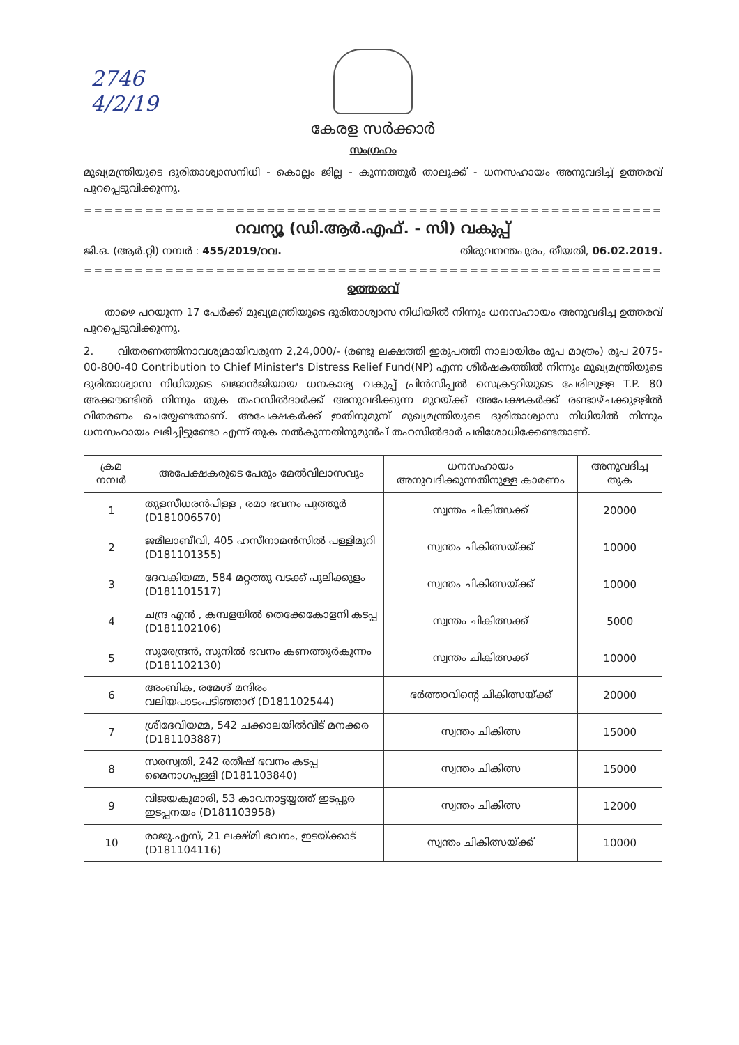2746
4/2/19
കേരള സർക്കാർ
സംഗ്രഹം
മുഖ്യമന്ത്രിയുടെ ദുരിതാശ്വാസനിധി - കൊല്ലം ജില്ല - കുന്നത്തൂർ താലൂക്ക് - ധനസഹായം അനുവദിച്ച് ഉത്തരവ് പുറപ്പെടുവിക്കുന്നു.
==============================================================
റവന്യൂ (ഡി.ആർ.എഫ്. - സി) വകുപ്പ്
ജി.ഒ. (ആർ.റ്റി) നമ്പർ : 455/2019/റവ. തിരുവനന്തപുരം, തീയതി, 06.02.2019.
==============================================================
ഉത്തരവ്
താഴെ പറയുന്ന 17 പേർക്ക് മുഖ്യമന്ത്രിയുടെ ദുരിതാശ്വാസ നിധിയിൽ നിന്നും ധനസഹായം അനുവദിച്ച ഉത്തരവ് പുറപ്പെടുവിക്കുന്നു.
2. വിതരണത്തിനാവശ്യമായിവരുന്ന 2,24,000/- (രണ്ടു ലക്ഷത്തി ഇരുപത്തി നാലായിരം രൂപ മാത്രം) രൂപ 2075-00-800-40 Contribution to Chief Minister's Distress Relief Fund(NP) എന്ന ശീർഷകത്തിൽ നിന്നും മുഖ്യമന്ത്രിയുടെ ദുരിതാശ്വാസ നിധിയുടെ ഖജാൻജിയായ ധനകാര്യ വകുപ്പ് പ്രിൻസിപ്പൽ സെക്രട്ടറിയുടെ പേരിലുള്ള T.P. 80 അക്കൗണ്ടിൽ നിന്നും തുക തഹസിൽദാർക്ക് അനുവദിക്കുന്ന മുറയ്ക്ക് അപേക്ഷകർക്ക് രണ്ടാഴ്ചക്കുള്ളിൽ വിതരണം ചെയ്യേണ്ടതാണ്. അപേക്ഷകർക്ക് ഇതിനുമുമ്പ് മുഖ്യമന്ത്രിയുടെ ദുരിതാശ്വാസ നിധിയിൽ നിന്നും ധനസഹായം ലഭിച്ചിട്ടുണ്ടോ എന്ന് തുക നൽകുന്നതിനുമുൻപ് തഹസിൽദാർ പരിശോധിക്കേണ്ടതാണ്.
| ക്രമ നമ്പർ | അപേക്ഷകരുടെ പേരും മേൽവിലാസവും | ധനസഹായം അനുവദിക്കുന്നതിനുള്ള കാരണം | അനുവദിച്ച തുക |
| --- | --- | --- | --- |
| 1 | തുളസീധരൻപിള്ള , രമാ ഭവനം പുത്തൂർ (D181006570) | സ്വന്തം ചികിത്സക്ക് | 20000 |
| 2 | ജമീലാബീവി, 405 ഹസീനാമൻസിൽ പള്ളിമുറി (D181101355) | സ്വന്തം ചികിത്സയ്ക്ക് | 10000 |
| 3 | ദേവകിയമ്മ, 584 മറ്റത്തു വടക്ക് പുലിക്കുളം (D181101517) | സ്വന്തം ചികിത്സയ്ക്ക് | 10000 |
| 4 | ചന്ദ്ര എൻ , കമ്പളയിൽ തെക്കേകോളനി കടപ്പ (D181102106) | സ്വന്തം ചികിത്സക്ക് | 5000 |
| 5 | സുരേന്ദ്രൻ, സുനിൽ ഭവനം കണത്തുർകുന്നം (D181102130) | സ്വന്തം ചികിത്സക്ക് | 10000 |
| 6 | അംബിക, രമേശ് മന്ദിരം വലിയപാടംപടിഞ്ഞാറ് (D181102544) | ഭർത്താവിന്റെ ചികിത്സയ്ക്ക് | 20000 |
| 7 | ശ്രീദേവിയമ്മ, 542 ചക്കാലയിൽവീട് മനക്കര (D181103887) | സ്വന്തം ചികിത്സ | 15000 |
| 8 | സരസ്വതി, 242 രതീഷ് ഭവനം കടപ്പ മൈനാഗപ്പള്ളി (D181103840) | സ്വന്തം ചികിത്സ | 15000 |
| 9 | വിജയകുമാരി, 53 കാവനാട്ടയ്യത്ത് ഇടപ്പുര ഇടപ്പനയം (D181103958) | സ്വന്തം ചികിത്സ | 12000 |
| 10 | രാജു.എസ്, 21 ലക്ഷ്മി ഭവനം, ഇടയ്ക്കാട് (D181104116) | സ്വന്തം ചികിത്സയ്ക്ക് | 10000 |